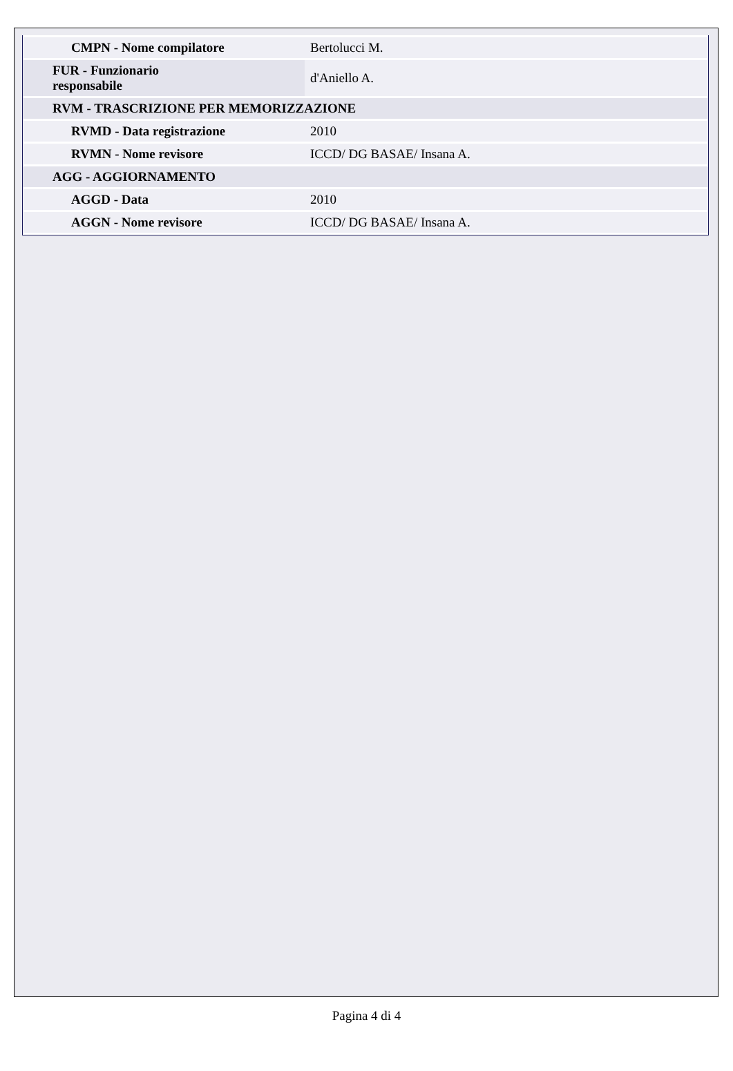| CMPN - Nome compilatore | Bertolucci M. |
| FUR - Funzionario responsabile | d'Aniello A. |
| RVM - TRASCRIZIONE PER MEMORIZZAZIONE | |
| RVMD - Data registrazione | 2010 |
| RVMN - Nome revisore | ICCD/ DG BASAE/ Insana A. |
| AGG - AGGIORNAMENTO | |
| AGGD - Data | 2010 |
| AGGN - Nome revisore | ICCD/ DG BASAE/ Insana A. |
Pagina 4 di 4